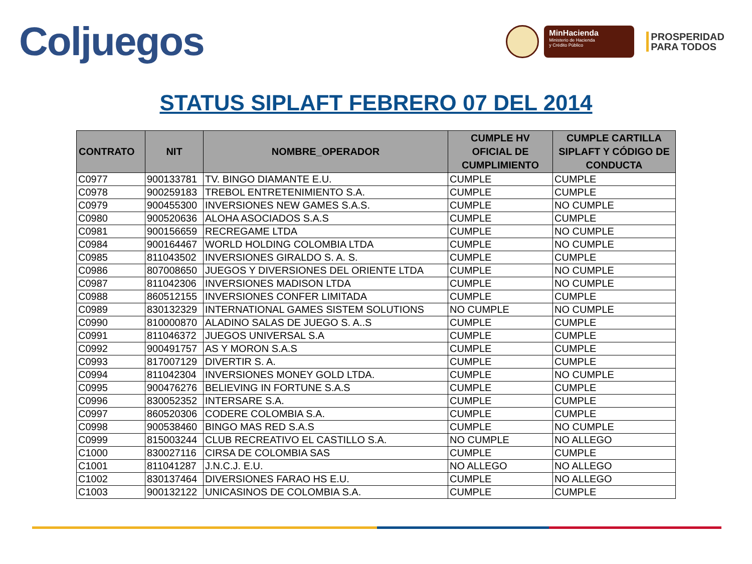Coljuegos
MinHacienda
Ministerio de Hacienda
y Crédito Público
PROSPERIDAD
PARA TODOS
STATUS SIPLAFT FEBRERO 07 DEL 2014
| CONTRATO | NIT | NOMBRE_OPERADOR | CUMPLE HV OFICIAL DE CUMPLIMIENTO | CUMPLE CARTILLA SIPLAFT Y CÓDIGO DE CONDUCTA |
| --- | --- | --- | --- | --- |
| C0977 | 900133781 | TV. BINGO DIAMANTE E.U. | CUMPLE | CUMPLE |
| C0978 | 900259183 | TREBOL ENTRETENIMIENTO S.A. | CUMPLE | CUMPLE |
| C0979 | 900455300 | INVERSIONES NEW GAMES S.A.S. | CUMPLE | NO CUMPLE |
| C0980 | 900520636 | ALOHA ASOCIADOS S.A.S | CUMPLE | CUMPLE |
| C0981 | 900156659 | RECREGAME LTDA | CUMPLE | NO CUMPLE |
| C0984 | 900164467 | WORLD HOLDING COLOMBIA LTDA | CUMPLE | NO CUMPLE |
| C0985 | 811043502 | INVERSIONES GIRALDO S. A. S. | CUMPLE | CUMPLE |
| C0986 | 807008650 | JUEGOS Y DIVERSIONES DEL ORIENTE LTDA | CUMPLE | NO CUMPLE |
| C0987 | 811042306 | INVERSIONES MADISON LTDA | CUMPLE | NO CUMPLE |
| C0988 | 860512155 | INVERSIONES CONFER LIMITADA | CUMPLE | CUMPLE |
| C0989 | 830132329 | INTERNATIONAL GAMES SISTEM SOLUTIONS | NO CUMPLE | NO CUMPLE |
| C0990 | 810000870 | ALADINO SALAS DE JUEGO S. A..S | CUMPLE | CUMPLE |
| C0991 | 811046372 | JUEGOS UNIVERSAL S.A | CUMPLE | CUMPLE |
| C0992 | 900491757 | AS Y MORON S.A.S | CUMPLE | CUMPLE |
| C0993 | 817007129 | DIVERTIR S. A. | CUMPLE | CUMPLE |
| C0994 | 811042304 | INVERSIONES MONEY GOLD LTDA. | CUMPLE | NO CUMPLE |
| C0995 | 900476276 | BELIEVING IN FORTUNE S.A.S | CUMPLE | CUMPLE |
| C0996 | 830052352 | INTERSARE S.A. | CUMPLE | CUMPLE |
| C0997 | 860520306 | CODERE COLOMBIA S.A. | CUMPLE | CUMPLE |
| C0998 | 900538460 | BINGO MAS RED S.A.S | CUMPLE | NO CUMPLE |
| C0999 | 815003244 | CLUB RECREATIVO EL CASTILLO S.A. | NO CUMPLE | NO ALLEGO |
| C1000 | 830027116 | CIRSA DE COLOMBIA SAS | CUMPLE | CUMPLE |
| C1001 | 811041287 | J.N.C.J. E.U. | NO ALLEGO | NO ALLEGO |
| C1002 | 830137464 | DIVERSIONES FARAO HS E.U. | CUMPLE | NO ALLEGO |
| C1003 | 900132122 | UNICASINOS DE COLOMBIA S.A. | CUMPLE | CUMPLE |